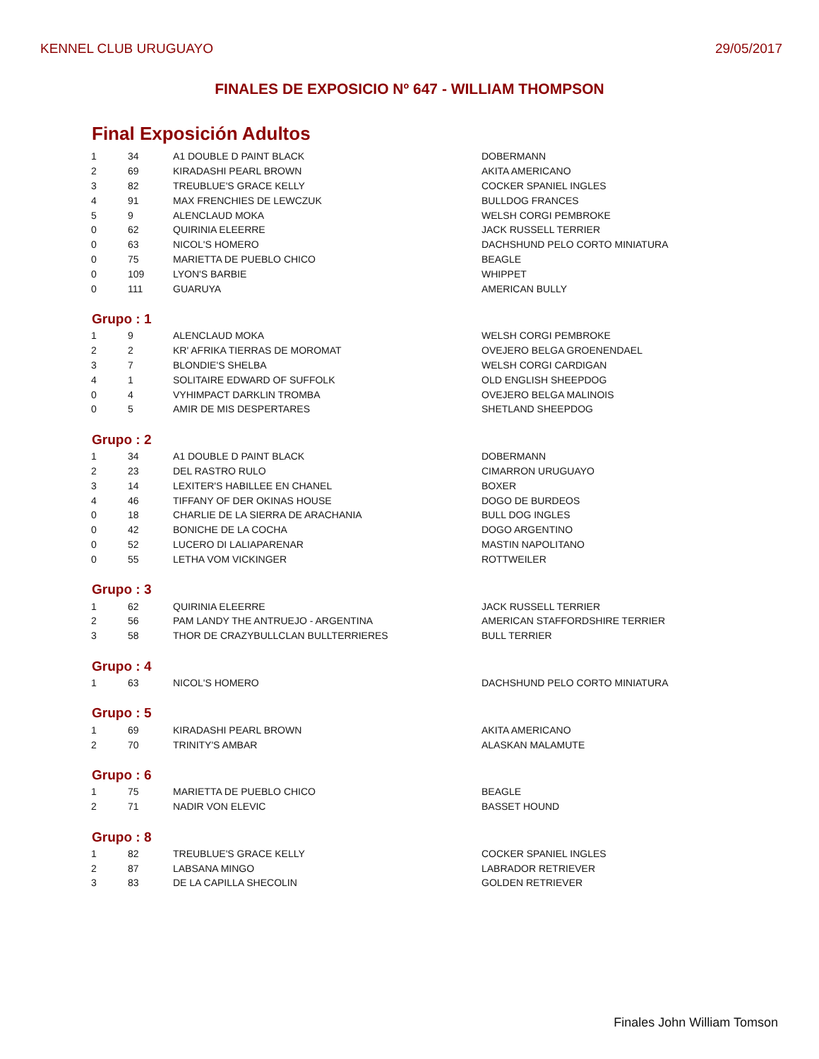KENNEL CLUB URUGUAYO 29/05/2017
FINALES DE EXPOSICIO Nº 647 - WILLIAM THOMPSON
Final Exposición Adultos
| 1 | 34 | A1 DOUBLE D PAINT BLACK | DOBERMANN |
| 2 | 69 | KIRADASHI PEARL BROWN | AKITA AMERICANO |
| 3 | 82 | TREUBLUE'S GRACE KELLY | COCKER SPANIEL INGLES |
| 4 | 91 | MAX FRENCHIES DE LEWCZUK | BULLDOG FRANCES |
| 5 | 9 | ALENCLAUD MOKA | WELSH CORGI PEMBROKE |
| 0 | 62 | QUIRINIA ELEERRE | JACK RUSSELL TERRIER |
| 0 | 63 | NICOL'S HOMERO | DACHSHUND PELO CORTO MINIATURA |
| 0 | 75 | MARIETTA DE PUEBLO CHICO | BEAGLE |
| 0 | 109 | LYON'S BARBIE | WHIPPET |
| 0 | 111 | GUARUYA | AMERICAN BULLY |
Grupo : 1
| 1 | 9 | ALENCLAUD MOKA | WELSH CORGI PEMBROKE |
| 2 | 2 | KR' AFRIKA TIERRAS DE MOROMAT | OVEJERO BELGA GROENENDAEL |
| 3 | 7 | BLONDIE'S SHELBA | WELSH CORGI CARDIGAN |
| 4 | 1 | SOLITAIRE EDWARD OF SUFFOLK | OLD ENGLISH SHEEPDOG |
| 0 | 4 | VYHIMPACT DARKLIN TROMBA | OVEJERO BELGA MALINOIS |
| 0 | 5 | AMIR DE MIS DESPERTARES | SHETLAND SHEEPDOG |
Grupo : 2
| 1 | 34 | A1 DOUBLE D PAINT BLACK | DOBERMANN |
| 2 | 23 | DEL RASTRO RULO | CIMARRON URUGUAYO |
| 3 | 14 | LEXITER'S HABILLEE EN CHANEL | BOXER |
| 4 | 46 | TIFFANY OF DER OKINAS HOUSE | DOGO DE BURDEOS |
| 0 | 18 | CHARLIE DE LA SIERRA DE ARACHANIA | BULL DOG INGLES |
| 0 | 42 | BONICHE DE LA COCHA | DOGO ARGENTINO |
| 0 | 52 | LUCERO DI LALIAPARENAR | MASTIN NAPOLITANO |
| 0 | 55 | LETHA VOM VICKINGER | ROTTWEILER |
Grupo : 3
| 1 | 62 | QUIRINIA ELEERRE | JACK RUSSELL TERRIER |
| 2 | 56 | PAM LANDY THE ANTRUEJO - ARGENTINA | AMERICAN STAFFORDSHIRE TERRIER |
| 3 | 58 | THOR DE CRAZYBULLCLAN BULLTERRIERES | BULL TERRIER |
Grupo : 4
| 1 | 63 | NICOL'S HOMERO | DACHSHUND PELO CORTO MINIATURA |
Grupo : 5
| 1 | 69 | KIRADASHI PEARL BROWN | AKITA AMERICANO |
| 2 | 70 | TRINITY'S AMBAR | ALASKAN MALAMUTE |
Grupo : 6
| 1 | 75 | MARIETTA DE PUEBLO CHICO | BEAGLE |
| 2 | 71 | NADIR VON ELEVIC | BASSET HOUND |
Grupo : 8
| 1 | 82 | TREUBLUE'S GRACE KELLY | COCKER SPANIEL INGLES |
| 2 | 87 | LABSANA MINGO | LABRADOR RETRIEVER |
| 3 | 83 | DE LA CAPILLA SHECOLIN | GOLDEN RETRIEVER |
Finales John William Tomson